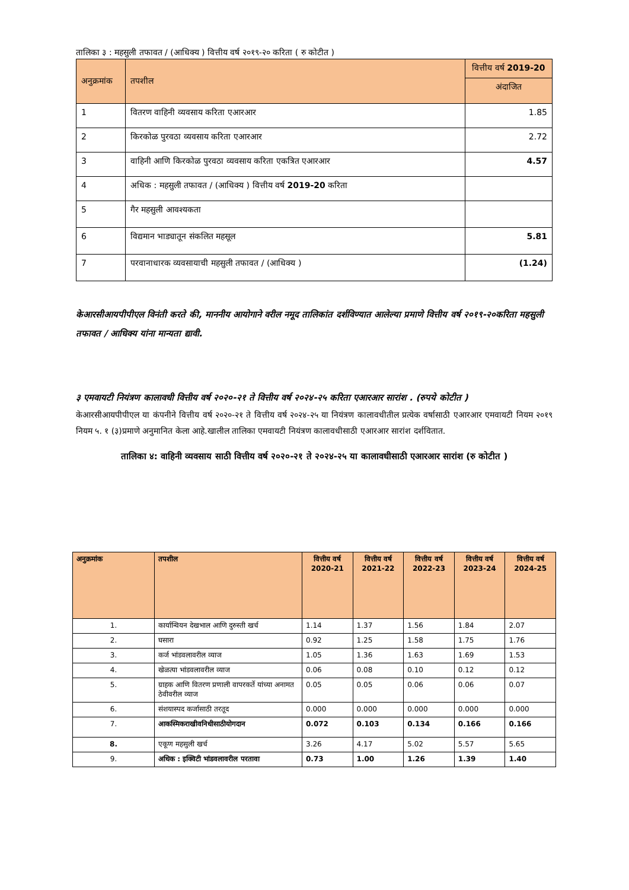तालिका ३ : महसुली तफावत / (आधिक्य ) वित्तीय वर्ष २०१९-२० करिता ( रु कोटीत )
| अनुक्रमांक | तपशील | वित्तीय वर्ष 2019-20 |
| --- | --- | --- |
| | | अंदाजित |
| 1 | वितरण वाहिनी व्यवसाय करिता एआरआर | 1.85 |
| 2 | किरकोळ पुरवठा व्यवसाय करिता एआरआर | 2.72 |
| 3 | वाहिनी आणि किरकोळ पुरवठा व्यवसाय करिता एकत्रित एआरआर | 4.57 |
| 4 | अधिक : महसुली तफावत / (आधिक्य ) वित्तीय वर्ष 2019-20 करिता | |
| 5 | गैर महसुली आवश्यकता | |
| 6 | विद्यमान भाड्यातून संकलित महसूल | 5.81 |
| 7 | परवानाधारक व्यवसायाची महसुली तफावत / (आधिक्य ) | (1.24) |
केआरसीआयपीपीएल विनंती करते की, माननीय आयोगाने वरील नमूद तालिकांत दर्शविण्यात आलेल्या प्रमाणे वित्तीय वर्ष २०१९-२०करिता महसुली तफावत / आधिक्य यांना मान्यता द्यावी.
३ एमवायटी नियंत्रण कालावधी वित्तीय वर्ष २०२०-२१ ते वित्तीय वर्ष २०२४-२५ करिता एआरआर सारांश . (रुपये कोटीत )
केआरसीआयपीपीएल या कंपनीने वित्तीय वर्ष २०२०-२१ ते वित्तीय वर्ष २०२४-२५ या नियंत्रण कालावधीतील प्रत्येक वर्षासाठी एआरआर एमवायटी नियम २०१९ नियम ५. १ (३)प्रमाणे अनुमानित केला आहे.खालील तालिका एमवायटी नियंत्रण कालावधीसाठी एआरआर सारांश दर्शवितात.
तालिका ४: वाहिनी व्यवसाय साठी वित्तीय वर्ष २०२०-२१ ते २०२४-२५ या कालावधीसाठी एआरआर सारांश (रु कोटीत )
| अनुक्रमांक | तपशील | वित्तीय वर्ष 2020-21 | वित्तीय वर्ष 2021-22 | वित्तीय वर्ष 2022-23 | वित्तीय वर्ष 2023-24 | वित्तीय वर्ष 2024-25 |
| --- | --- | --- | --- | --- | --- | --- |
| 1. | कार्यान्वियन देखभाल आणि दुरुस्ती खर्च | 1.14 | 1.37 | 1.56 | 1.84 | 2.07 |
| 2. | घसारा | 0.92 | 1.25 | 1.58 | 1.75 | 1.76 |
| 3. | कर्ज भांडवलावरील व्याज | 1.05 | 1.36 | 1.63 | 1.69 | 1.53 |
| 4. | खेळत्या भांडवलावरील व्याज | 0.06 | 0.08 | 0.10 | 0.12 | 0.12 |
| 5. | ग्राहक आणि वितरण प्रणाली वापरकर्ते यांच्या अनामत ठेवीवरील व्याज | 0.05 | 0.05 | 0.06 | 0.06 | 0.07 |
| 6. | संशयास्पद कर्जासाठी तरतूद | 0.000 | 0.000 | 0.000 | 0.000 | 0.000 |
| 7. | आकस्मिकराखीवनिधीसाठीयोगदान | 0.072 | 0.103 | 0.134 | 0.166 | 0.166 |
| 8. | एकूण महसुली खर्च | 3.26 | 4.17 | 5.02 | 5.57 | 5.65 |
| 9. | अधिक : इक्विटी भांडवलावरील परतावा | 0.73 | 1.00 | 1.26 | 1.39 | 1.40 |